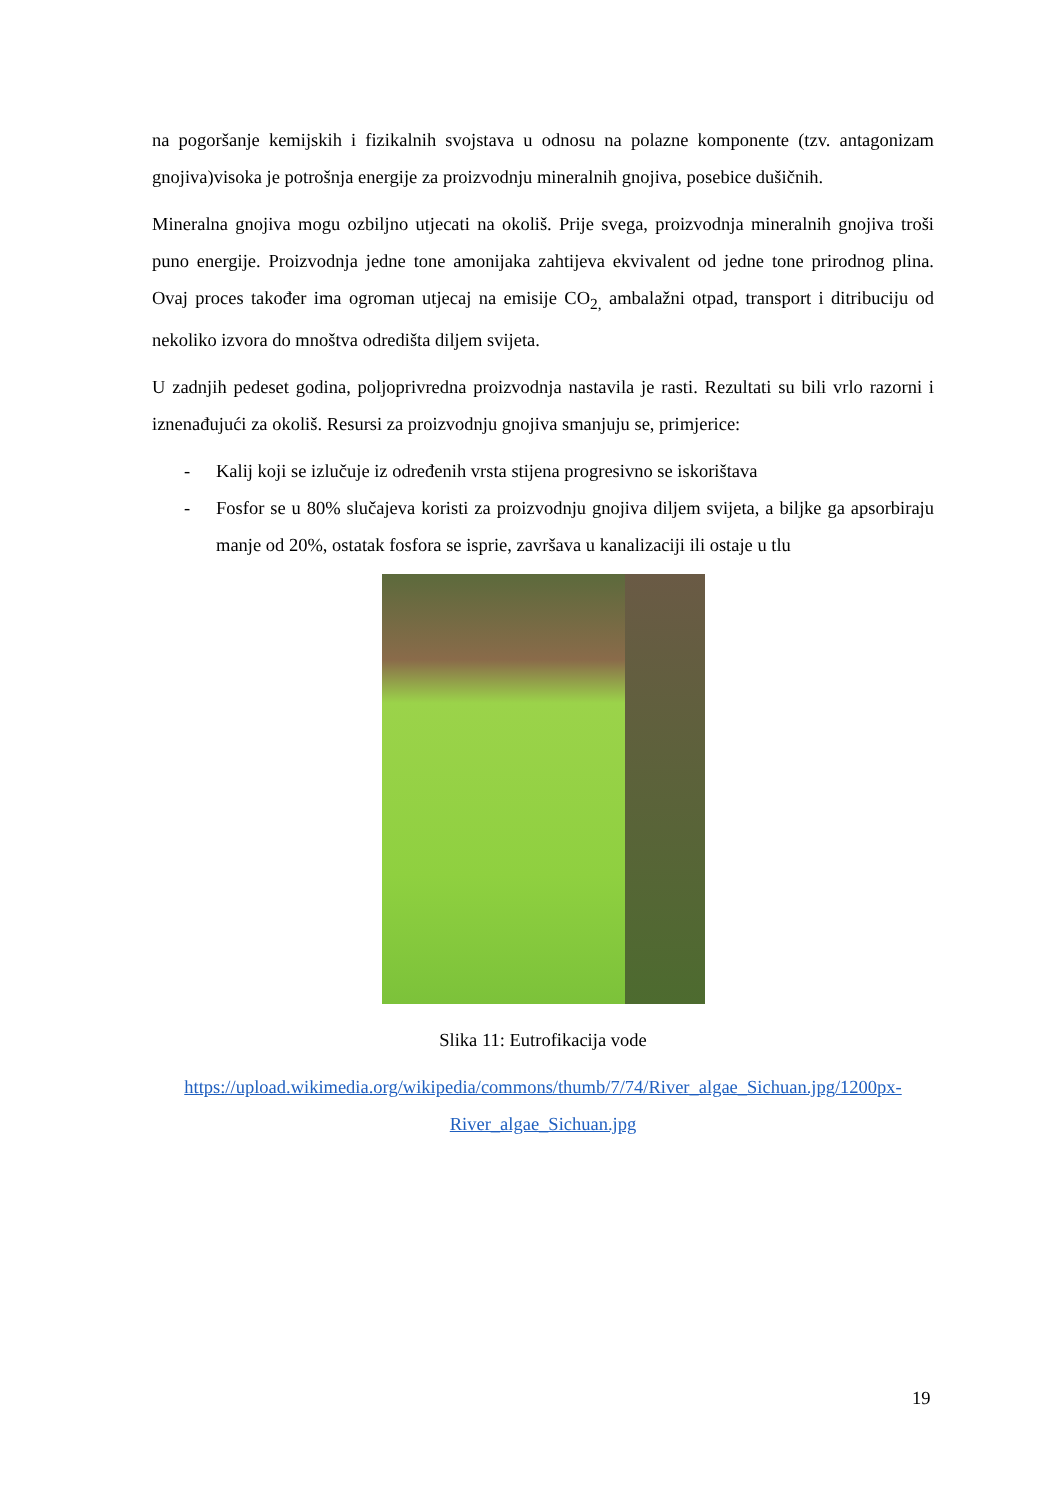na pogoršanje kemijskih i fizikalnih svojstava u odnosu na polazne komponente (tzv. antagonizam gnojiva)visoka je potrošnja energije za proizvodnju mineralnih gnojiva, posebice dušičnih.
Mineralna gnojiva mogu ozbiljno utjecati na okoliš. Prije svega, proizvodnja mineralnih gnojiva troši puno energije. Proizvodnja jedne tone amonijaka zahtijeva ekvivalent od jedne tone prirodnog plina. Ovaj proces također ima ogroman utjecaj na emisije CO<sub>2,</sub> ambalažni otpad, transport i ditribuciju od nekoliko izvora do mnoštva odredišta diljem svijeta.
U zadnjih pedeset godina, poljoprivredna proizvodnja nastavila je rasti. Rezultati su bili vrlo razorni i iznenađujući za okoliš. Resursi za proizvodnju gnojiva smanjuju se, primjerice:
- Kalij koji se izlučuje iz određenih vrsta stijena progresivno se iskorištava
- Fosfor se u 80% slučajeva koristi za proizvodnju gnojiva diljem svijeta, a biljke ga apsorbiraju manje od 20%, ostatak fosfora se isprie, završava u kanalizaciji ili ostaje u tlu
Slika 11: Eutrofikacija vode
https://upload.wikimedia.org/wikipedia/commons/thumb/7/74/River_algae_Sichuan.jpg/1200px-River_algae_Sichuan.jpg
19